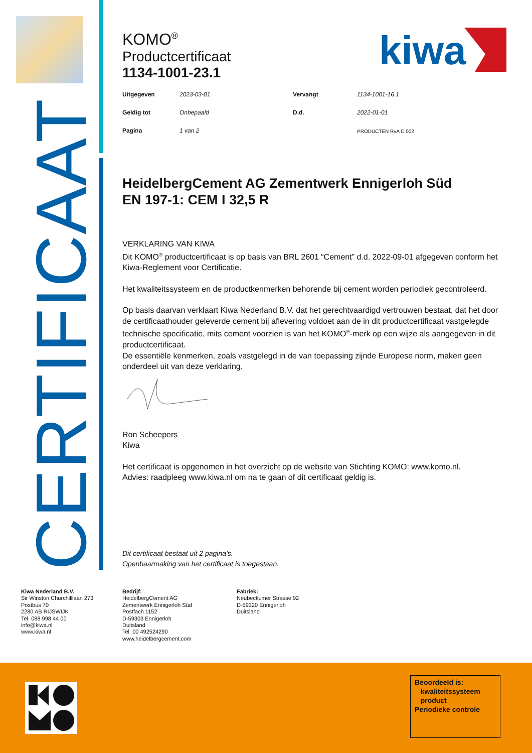CERTIFICAAT
kiwa
KOMO<sup>®</sup>
Productcertificaat
1134-1001-23.1
| Uitgegeven | 2023-03-01 | Vervangt | 1134-1001-16.1 |
| Geldig tot | Onbepaald | D.d. | 2022-01-01 |
| Pagina | 1 van 2 | | PRODUCTEN RvA C 002 |
HeidelbergCement AG Zementwerk Ennigerloh Süd
EN 197-1: CEM I 32,5 R
VERKLARING VAN KIWA
Dit KOMO<sup>®</sup> productcertificaat is op basis van BRL 2601 “Cement” d.d. 2022-09-01 afgegeven conform het Kiwa-Reglement voor Certificatie.
Het kwaliteitssysteem en de productkenmerken behorende bij cement worden periodiek gecontroleerd.
Op basis daarvan verklaart Kiwa Nederland B.V. dat het gerechtvaardigd vertrouwen bestaat, dat het door de certificaathouder geleverde cement bij aflevering voldoet aan de in dit productcertificaat vastgelegde technische specificatie, mits cement voorzien is van het KOMO<sup>®</sup>-merk op een wijze als aangegeven in dit productcertificaat.
De essentiële kenmerken, zoals vastgelegd in de van toepassing zijnde Europese norm, maken geen onderdeel uit van deze verklaring.
Ron Scheepers
Kiwa
Het certificaat is opgenomen in het overzicht op de website van Stichting KOMO: www.komo.nl.
Advies: raadpleeg www.kiwa.nl om na te gaan of dit certificaat geldig is.
Dit certificaat bestaat uit 2 pagina’s.
Openbaarmaking van het certificaat is toegestaan.
Kiwa Nederland B.V.
Sir Winston Churchilllaan 273
Postbus 70
2280 AB RIJSWIJK
Tel. 088 998 44 00
info@kiwa.nl
www.kiwa.nl
Bedrijf:
HeidelbergCement AG
Zementwerk Ennigerloh Süd
Postfach 1152
D-59303 Ennigerloh
Duitsland
Tel. 00 492524290
www.heidelbergcement.com
Fabriek:
Neubeckumer Strasse 92
D-59320 Ennigerloh
Duitsland
Beoordeeld is:
kwaliteitssysteem
product
Periodieke controle